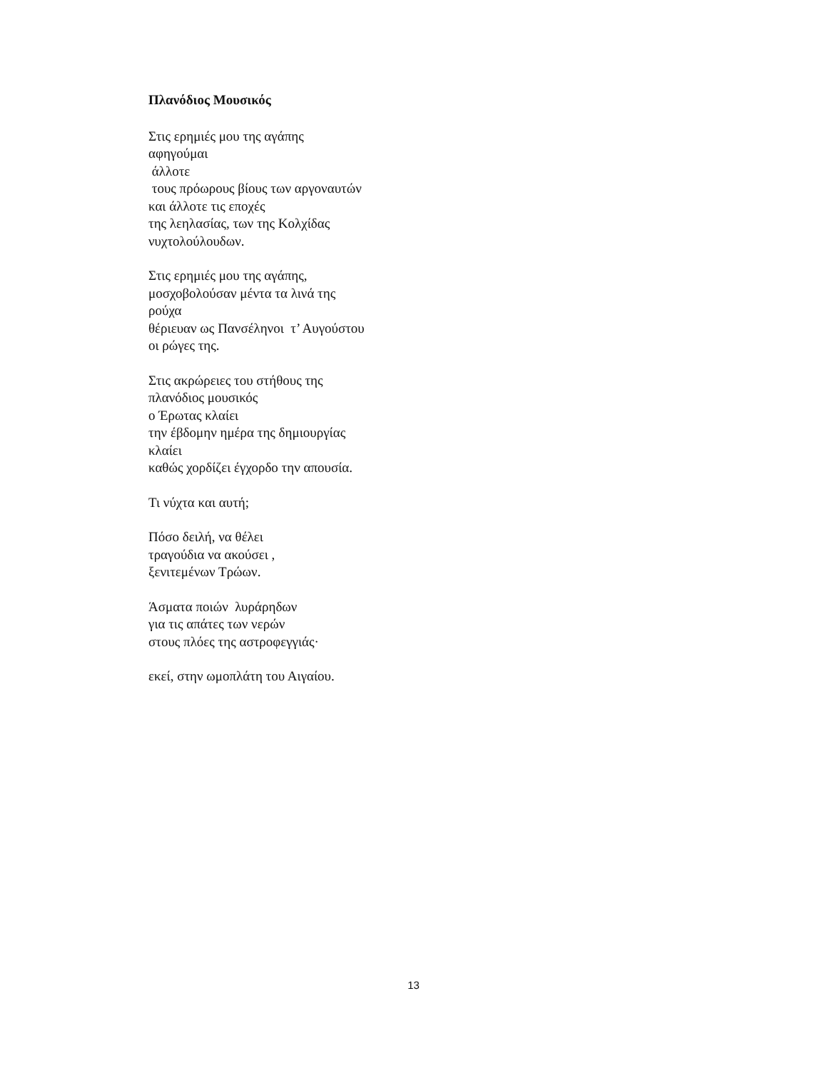Πλανόδιος Μουσικός
Στις ερημιές μου της αγάπης αφηγούμαι άλλοτε τους πρόωρους βίους των αργοναυτών και άλλοτε τις εποχές της λεηλασίας, των της Κολχίδας νυχτολούλουδων.
Στις ερημιές μου της αγάπης, μοσχοβολούσαν μέντα τα λινά της ρούχα θέριευαν ως Πανσέληνοι τ’ Αυγούστου οι ρώγες της.
Στις ακρώρειες του στήθους της πλανόδιος μουσικός ο Έρωτας κλαίει την έβδομην ημέρα της δημιουργίας κλαίει καθώς χορδίζει έγχορδο την απουσία.
Τι νύχτα και αυτή;
Πόσο δειλή, να θέλει τραγούδια να ακούσει , ξενιτεμένων Τρώων.
Άσματα ποιών λυράρηδων για τις απάτες των νερών στους πλόες της αστροφεγγιάς·
εκεί, στην ωμοπλάτη του Αιγαίου.
13